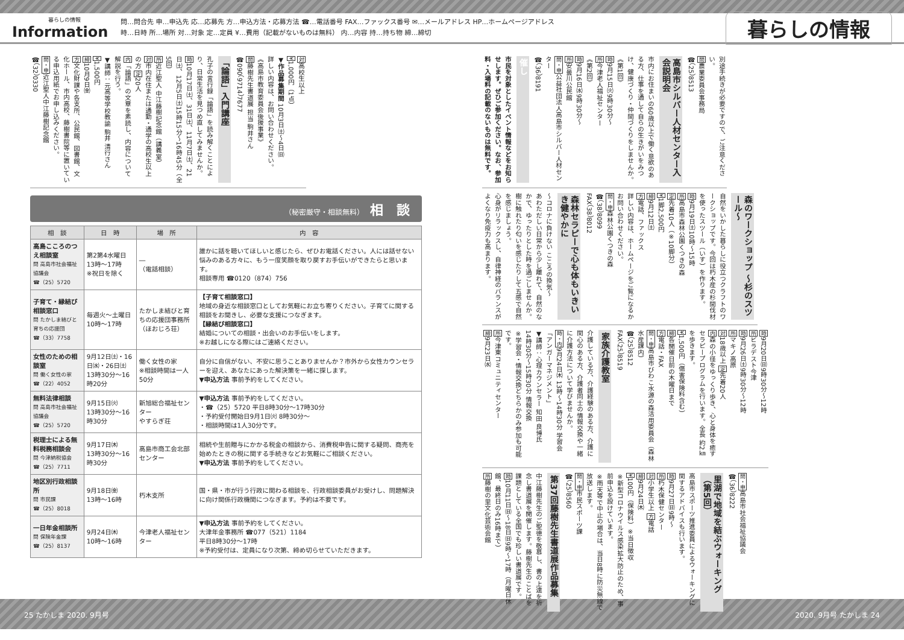暮らしの情報
Information
問…問合先 申…申込先 応…応募先 方…申込方法・応募方法 ☎…電話番号 FAX…ファックス番号 ✉…メールアドレス HP…ホームページアドレス
時…日時 所…場所 対…対象 定…定員 ¥…費用（記載がないものは無料） 内…内容 持…持ち物 締…締切
暮らしの情報
別途手続きが必要ですので、ご注意ください。
問農業委員会事務局
☎（25）8513
高島市シルバー人材センター入会説明会
市内にお住まいの60歳以上で働く意欲のある方、仕事を通して自らの生きがいをみつけ、健康づくり・仲間づくりをしませんか。
《第1回》
時9月15日㈫9時30分～
所今津老人福祉センター
《第2回》
時9月16日㈬9時30分～
所安曇川公民館
問・申公益社団法人高島市シルバー人材センター
☎（36）8191
催し
市民を対象としたイベント情報などをお知らせします。ぜひご参加ください。なお、参加料・入場料の記載のないものは無料です。
森のワークショップ ～杉のスツール～
自然をいかした暮らしに役立つクラフトのワークショップです。今回は朽木産の杉間伐材を使ったスツール（いす）を作ります。
時9月19日㈯10時～15時
所高島市森林公園くつきの森
定先着10人（※10脚分）
¥1脚2,500円
締9月12日㈯
方電話、ファックス
詳しい内容は、ホームページをご覧になるかお問い合わせください。
問・申森林公園くつきの森
☎（38）8099
FAX（38）8012
森林セラピーで心も体もいきいき健やかに
～コロナに負けない こころの換気～
あわただしい日常から少し離れて、自然のなかで、ゆったりとした時を過ごしませんか。
樹に触れたり匂いを感じたりして五感で自然を感じましょう。
心身がリラックスし、自律神経のバランスがよくなり免疫力も高まります。
時9月20日㈰9時30分～12時
所ビラデスト今津
時9月26日㈯9時30分～12時
所マキノ高原
対18歳以上 定先着20人
内森の小径をゆっくり歩き、心と身体を癒すセラピープログラムを行います。全長 約2㎞を歩きます。
¥1,500円（傷害保険料含む）
締各開催日前の木曜日まで
方電話・FAX
問・申高島市びわこ水源の森活用委員会（森林水産課内）
☎（25）8512
FAX（25）8519
家族介護教室
介護している方、介護経験のある方、介護に関心のある方、介護者同士の情報交換や一緒に介護方法について学びませんか。
時・内9月24日㈭ 13時～14時30分 学習会「アンガーマネジメント」
▼講師：心理カウンセラー 知田 良博氏
14時30分～15時30分 情報交換
※学習会・情報交換どちらかのみ参加も可能です。
所今津東コミュニティセンター
締9月23日㈬
問・申高島市社会福祉協議会
☎（36）8222
里湖で地域を結ぶウォーキング（第5回）
高島市スポーツ推進委員によるウォーキングに関するアドバイスも行います。
時9月27日㈰9時～
所朽木保健センター
対小学生以上 方電話
締9月24日㈭
¥100円（保険料）※当日徴収
※新型コロナウイルス感染拡大防止のため、事前申込を設けています。
※雨天等で中止の場合は、当日8時に防災無線で放送します。
問・申市民スポーツ課
☎（25）8560
第37回藤樹先生書道展作品募集
中江藤樹先生のご聖徳を敬慕し、書の上達を祈念し書道展を開催します。藤樹先生のことばを課題としている全国でも珍しい書道展です。
時10月11日㈰～18日㈰9時～17時（月曜日休館、最終日のみ16時まで）
所藤樹の里文化芸術会館
対高校生以上
¥1,000円（1点）
▼作品募集期間 10月3日㈯～4日㈰
詳しい内容は、お問い合わせください。
《高島市教育委員会後援事業》
問藤樹先生書道展 担当 駒井さん
☎090（9714）7677
「論語」入門講座
孔子の言行録「論語」を読み解くことにより、日常生活を見つめ直してみませんか。
時10月17日㈯、31日㈯、11月7日㈯、21日㈯、12月5日㈯15時15分～16時45分（全5回）
所近江聖人 中江藤樹記念館（講義室）
対市内在住または通勤・通学の高校生以上の方 定20人
内「論語」の文章を素読し、内容について解説を行う。
▼講師：元高等学校教諭 駒井 清行さん
¥1,500円
締10月9日㈮
方文化財課や各支所、公民館、図書館、文化ホール、市内高校、藤樹書院等に置いている申込用紙でお申し込みください。
問・申近江聖人中江藤樹記念館
☎（32）0330
（秘密厳守・相談無料） 相　談
| 相 談 | 日 時 | 場 所 | 内 容 |
| --- | --- | --- | --- |
| 高島こころのつえ相談室 問 高島市社会福祉協議会 ☎（25）5720 | 第2第4水曜日 13時～17時 ※祝日を除く | ― （電話相談） | 誰かに話を聴いてほしいと感じたら、ぜひお電話ください。人には話せない悩みのある方々に、もう一度笑顔を取り戻すお手伝いができたらと思います。 相談専用 ☎0120（874）756 |
| 子育て・縁結び相談窓口 問 たかしま結びと育ちの応援団 ☎（33）7758 | 毎週火～土曜日 10時～17時 | たかしま結びと育ちの応援団事務所 （ほおじろ荘） | 【子育て相談窓口】 地域の身近な相談窓口としてお気軽にお立ち寄りください。子育てに関する相談をお聞きし、必要な支援につなぎます。 【縁結び相談窓口】 結婚についての相談・出会いのお手伝いをします。 ※お越しになる際にはご連絡ください。 |
| 女性のための相談室 問 働く女性の家 ☎（22）4052 | 9月12日㈯・16日㈬・26日㈯ 13時30分～16時20分 | 働く女性の家 ※相談時間は一人50分 | 自分に自信がない、不安に思うことありませんか？市外から女性カウンセラーを迎え、あなたにあった解決策を一緒に探します。 ▼ 申込方法 事前予約をしてください。 |
| 無料法律相談 問 高島市社会福祉協議会 ☎（25）5720 | 9月15日㈫ 13時30分～16時30分 | 新旭総合福祉センター やすらぎ荘 | ▼ 申込方法 事前予約をしてください。 ・☎（25）5720 平日8時30分～17時30分 ・予約受付開始日9月1日㈫ 8時30分～ ・相談時間は1人30分です。 |
| 税理士による無料税務相談会 問 今津納税協会 ☎（25）7711 | 9月17日㈭ 13時30分～16時30分 | 高島市商工会北部センター | 相続や生前贈与にかかる税金の相談から、消費税申告に関する疑問、商売を始めたときの税に関する手続きなどお気軽にご相談ください。 ▼ 申込方法 事前予約をしてください。 |
| 地区別行政相談所 問 市民課 ☎（25）8018 | 9月18日㈮ 13時～16時 | 朽木支所 | 国・県・市が行う行政に関わる相談を、行政相談委員がお受けし、問題解決に向け関係行政機関につなぎます。予約は不要です。 |
| 一日年金相談所 問 保険年金課 ☎（25）8137 | 9月24日㈭ 10時～16時 | 今津老人福祉センター | ▼ 申込方法 事前予約をしてください。 大津年金事務所 ☎077（521）1184 平日8時30分～17時 ※予約受付は、定員になり次第、締め切らせていただきます。 |
25 たかしま 2020. 9月号 2020. 9月号 たかしま 24